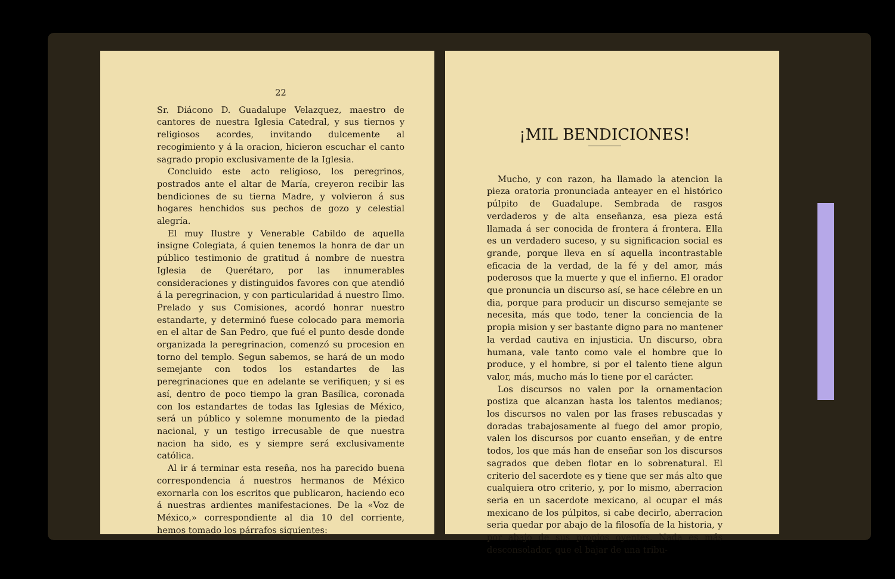22
Sr. Diácono D. Guadalupe Velazquez, maestro de cantores de nuestra Iglesia Catedral, y sus tiernos y religiosos acordes, invitando dulcemente al recogimiento y á la oracion, hicieron escuchar el canto sagrado propio exclusivamente de la Iglesia.
Concluido este acto religioso, los peregrinos, postrados ante el altar de María, creyeron recibir las bendiciones de su tierna Madre, y volvieron á sus hogares henchidos sus pechos de gozo y celestial alegría.
El muy Ilustre y Venerable Cabildo de aquella insigne Colegiata, á quien tenemos la honra de dar un público testimonio de gratitud á nombre de nuestra Iglesia de Querétaro, por las innumerables consideraciones y distinguidos favores con que atendió á la peregrinacion, y con particularidad á nuestro Ilmo. Prelado y sus Comisiones, acordó honrar nuestro estandarte, y determinó fuese colocado para memoria en el altar de San Pedro, que fué el punto desde donde organizada la peregrinacion, comenzó su procesion en torno del templo. Segun sabemos, se hará de un modo semejante con todos los estandartes de las peregrinaciones que en adelante se verifiquen; y si es así, dentro de poco tiempo la gran Basílica, coronada con los estandartes de todas las Iglesias de México, será un público y solemne monumento de la piedad nacional, y un testigo irrecusable de que nuestra nacion ha sido, es y siempre será exclusivamente católica.
Al ir á terminar esta reseña, nos ha parecido buena correspondencia á nuestros hermanos de México exornarla con los escritos que publicaron, haciendo eco á nuestras ardientes manifestaciones. De la «Voz de México,» correspondiente al dia 10 del corriente, hemos tomado los párrafos siguientes:
¡MIL BENDICIONES!
Mucho, y con razon, ha llamado la atencion la pieza oratoria pronunciada anteayer en el histórico púlpito de Guadalupe. Sembrada de rasgos verdaderos y de alta enseñanza, esa pieza está llamada á ser conocida de frontera á frontera. Ella es un verdadero suceso, y su significacion social es grande, porque lleva en sí aquella incontrastable eficacia de la verdad, de la fé y del amor, más poderosos que la muerte y que el infierno. El orador que pronuncia un discurso así, se hace célebre en un dia, porque para producir un discurso semejante se necesita, más que todo, tener la conciencia de la propia mision y ser bastante digno para no mantener la verdad cautiva en injusticia. Un discurso, obra humana, vale tanto como vale el hombre que lo produce, y el hombre, si por el talento tiene algun valor, más, mucho más lo tiene por el carácter.
Los discursos no valen por la ornamentacion postiza que alcanzan hasta los talentos medianos; los discursos no valen por las frases rebuscadas y doradas trabajosamente al fuego del amor propio, valen los discursos por cuanto enseñan, y de entre todos, los que más han de enseñar son los discursos sagrados que deben flotar en lo sobrenatural. El criterio del sacerdote es y tiene que ser más alto que cualquiera otro criterio, y, por lo mismo, aberracion seria en un sacerdote mexicano, al ocupar el más mexicano de los púlpitos, si cabe decirlo, aberracion seria quedar por abajo de la filosofía de la historia, y por abajo de sus propios oyentes. Nada es más desconsolador, que el bajar de una tribu-